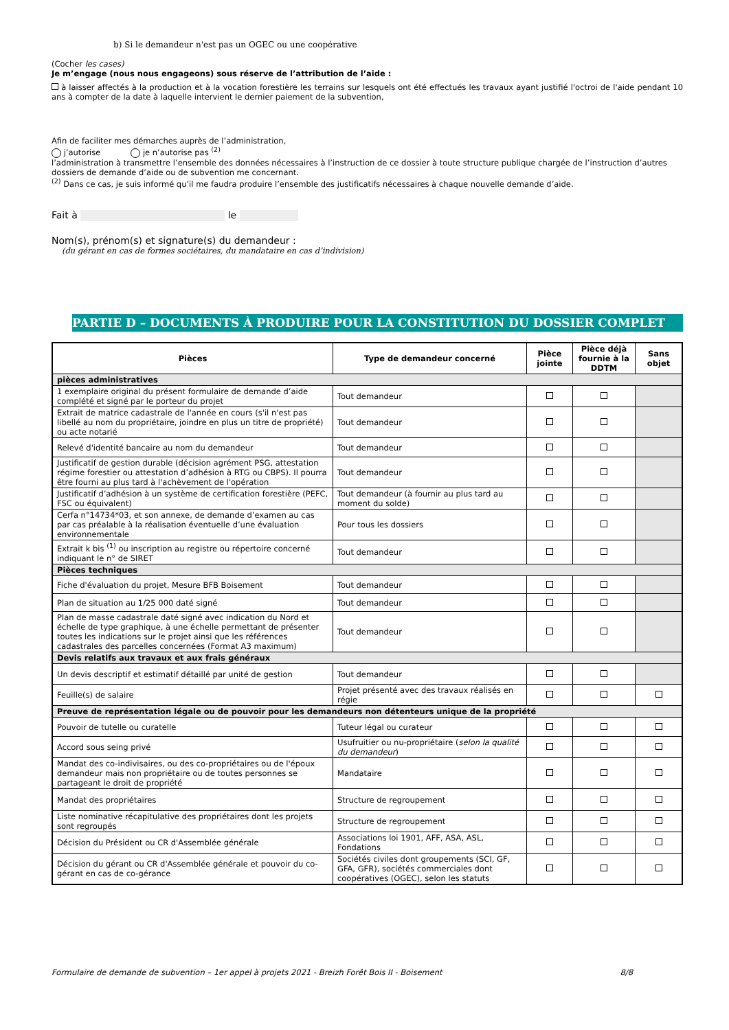b) Si le demandeur n'est pas un OGEC ou une coopérative
(Cocher les cases)
Je m’engage (nous nous engageons) sous réserve de l’attribution de l’aide :
à laisser affectés à la production et à la vocation forestière les terrains sur lesquels ont été effectués les travaux ayant justifié l'octroi de l'aide pendant 10 ans à compter de la date à laquelle intervient le dernier paiement de la subvention,
Afin de faciliter mes démarches auprès de l’administration,
j’autorise je n’autorise pas <sup>(2)</sup>
l’administration à transmettre l’ensemble des données nécessaires à l’instruction de ce dossier à toute structure publique chargée de l’instruction d’autres dossiers de demande d’aide ou de subvention me concernant.
<sup>(2)</sup> Dans ce cas, je suis informé qu’il me faudra produire l’ensemble des justificatifs nécessaires à chaque nouvelle demande d’aide.
Fait à le
Nom(s), prénom(s) et signature(s) du demandeur :
(du gérant en cas de formes sociétaires, du mandataire en cas d’indivision)
PARTIE D – DOCUMENTS À PRODUIRE POUR LA CONSTITUTION DU DOSSIER COMPLET
| Pièces | Type de demandeur concerné | Pièce jointe | Pièce déjà fournie à la DDTM | Sans objet |
| --- | --- | --- | --- | --- |
| pièces administratives | | | | |
| 1 exemplaire original du présent formulaire de demande d’aide complété et signé par le porteur du projet | Tout demandeur | | | |
| Extrait de matrice cadastrale de l'année en cours (s'il n'est pas libellé au nom du propriétaire, joindre en plus un titre de propriété) ou acte notarié | Tout demandeur | | | |
| Relevé d'identité bancaire au nom du demandeur | Tout demandeur | | | |
| Justificatif de gestion durable (décision agrément PSG, attestation régime forestier ou attestation d’adhésion à RTG ou CBPS). Il pourra être fourni au plus tard à l'achèvement de l'opération | Tout demandeur | | | |
| Justificatif d’adhésion à un système de certification forestière (PEFC, FSC ou équivalent) | Tout demandeur (à fournir au plus tard au moment du solde) | | | |
| Cerfa n°14734*03, et son annexe, de demande d’examen au cas par cas préalable à la réalisation éventuelle d’une évaluation environnementale | Pour tous les dossiers | | | |
| Extrait k bis <sup>(1)</sup> ou inscription au registre ou répertoire concerné indiquant le n° de SIRET | Tout demandeur | | | |
| Pièces techniques | | | | |
| Fiche d'évaluation du projet, Mesure BFB Boisement | Tout demandeur | | | |
| Plan de situation au 1/25 000 daté signé | Tout demandeur | | | |
| Plan de masse cadastrale daté signé avec indication du Nord et échelle de type graphique, à une échelle permettant de présenter toutes les indications sur le projet ainsi que les références cadastrales des parcelles concernées (Format A3 maximum) | Tout demandeur | | | |
| Devis relatifs aux travaux et aux frais généraux | | | | |
| Un devis descriptif et estimatif détaillé par unité de gestion | Tout demandeur | | | |
| Feuille(s) de salaire | Projet présenté avec des travaux réalisés en régie | | | |
| Preuve de représentation légale ou de pouvoir pour les demandeurs non détenteurs unique de la propriété | | | | |
| Pouvoir de tutelle ou curatelle | Tuteur légal ou curateur | | | |
| Accord sous seing privé | Usufruitier ou nu-propriétaire ( selon la qualité du demandeur ) | | | |
| Mandat des co-indivisaires, ou des co-propriétaires ou de l'époux demandeur mais non propriétaire ou de toutes personnes se partageant le droit de propriété | Mandataire | | | |
| Mandat des propriétaires | Structure de regroupement | | | |
| Liste nominative récapitulative des propriétaires dont les projets sont regroupés | Structure de regroupement | | | |
| Décision du Président ou CR d'Assemblée générale | Associations loi 1901, AFF, ASA, ASL, Fondations | | | |
| Décision du gérant ou CR d'Assemblée générale et pouvoir du co-gérant en cas de co-gérance | Sociétés civiles dont groupements (SCI, GF, GFA, GFR), sociétés commerciales dont coopératives (OGEC), selon les statuts | | | |
Formulaire de demande de subvention – 1er appel à projets 2021 - Breizh Forêt Bois II - Boisement 8/8